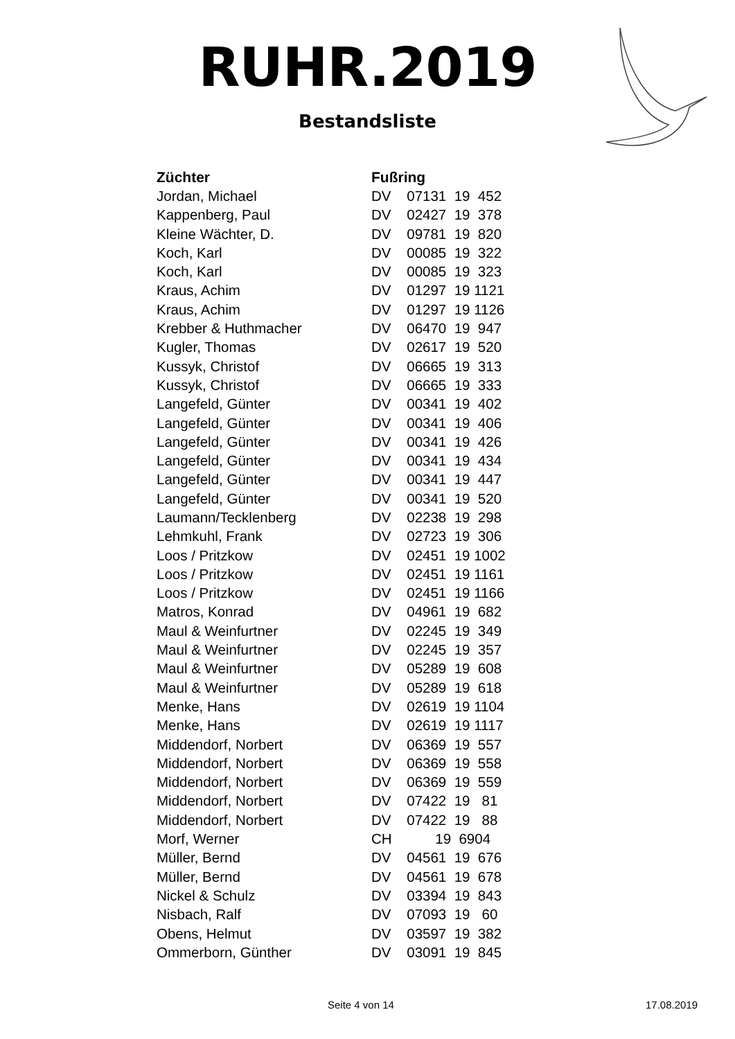RUHR.2019
Bestandsliste
| Züchter | Fußring |
| --- | --- |
| Jordan, Michael | DV 07131 19 452 |
| Kappenberg, Paul | DV 02427 19 378 |
| Kleine Wächter, D. | DV 09781 19 820 |
| Koch, Karl | DV 00085 19 322 |
| Koch, Karl | DV 00085 19 323 |
| Kraus, Achim | DV 01297 19 1121 |
| Kraus, Achim | DV 01297 19 1126 |
| Krebber & Huthmacher | DV 06470 19 947 |
| Kugler, Thomas | DV 02617 19 520 |
| Kussyk, Christof | DV 06665 19 313 |
| Kussyk, Christof | DV 06665 19 333 |
| Langefeld, Günter | DV 00341 19 402 |
| Langefeld, Günter | DV 00341 19 406 |
| Langefeld, Günter | DV 00341 19 426 |
| Langefeld, Günter | DV 00341 19 434 |
| Langefeld, Günter | DV 00341 19 447 |
| Langefeld, Günter | DV 00341 19 520 |
| Laumann/Tecklenberg | DV 02238 19 298 |
| Lehmkuhl, Frank | DV 02723 19 306 |
| Loos / Pritzkow | DV 02451 19 1002 |
| Loos / Pritzkow | DV 02451 19 1161 |
| Loos / Pritzkow | DV 02451 19 1166 |
| Matros, Konrad | DV 04961 19 682 |
| Maul & Weinfurtner | DV 02245 19 349 |
| Maul & Weinfurtner | DV 02245 19 357 |
| Maul & Weinfurtner | DV 05289 19 608 |
| Maul & Weinfurtner | DV 05289 19 618 |
| Menke, Hans | DV 02619 19 1104 |
| Menke, Hans | DV 02619 19 1117 |
| Middendorf, Norbert | DV 06369 19 557 |
| Middendorf, Norbert | DV 06369 19 558 |
| Middendorf, Norbert | DV 06369 19 559 |
| Middendorf, Norbert | DV 07422 19 81 |
| Middendorf, Norbert | DV 07422 19 88 |
| Morf, Werner | CH 19 6904 |
| Müller, Bernd | DV 04561 19 676 |
| Müller, Bernd | DV 04561 19 678 |
| Nickel & Schulz | DV 03394 19 843 |
| Nisbach, Ralf | DV 07093 19 60 |
| Obens, Helmut | DV 03597 19 382 |
| Ommerborn, Günther | DV 03091 19 845 |
Seite 4 von 14 17.08.2019